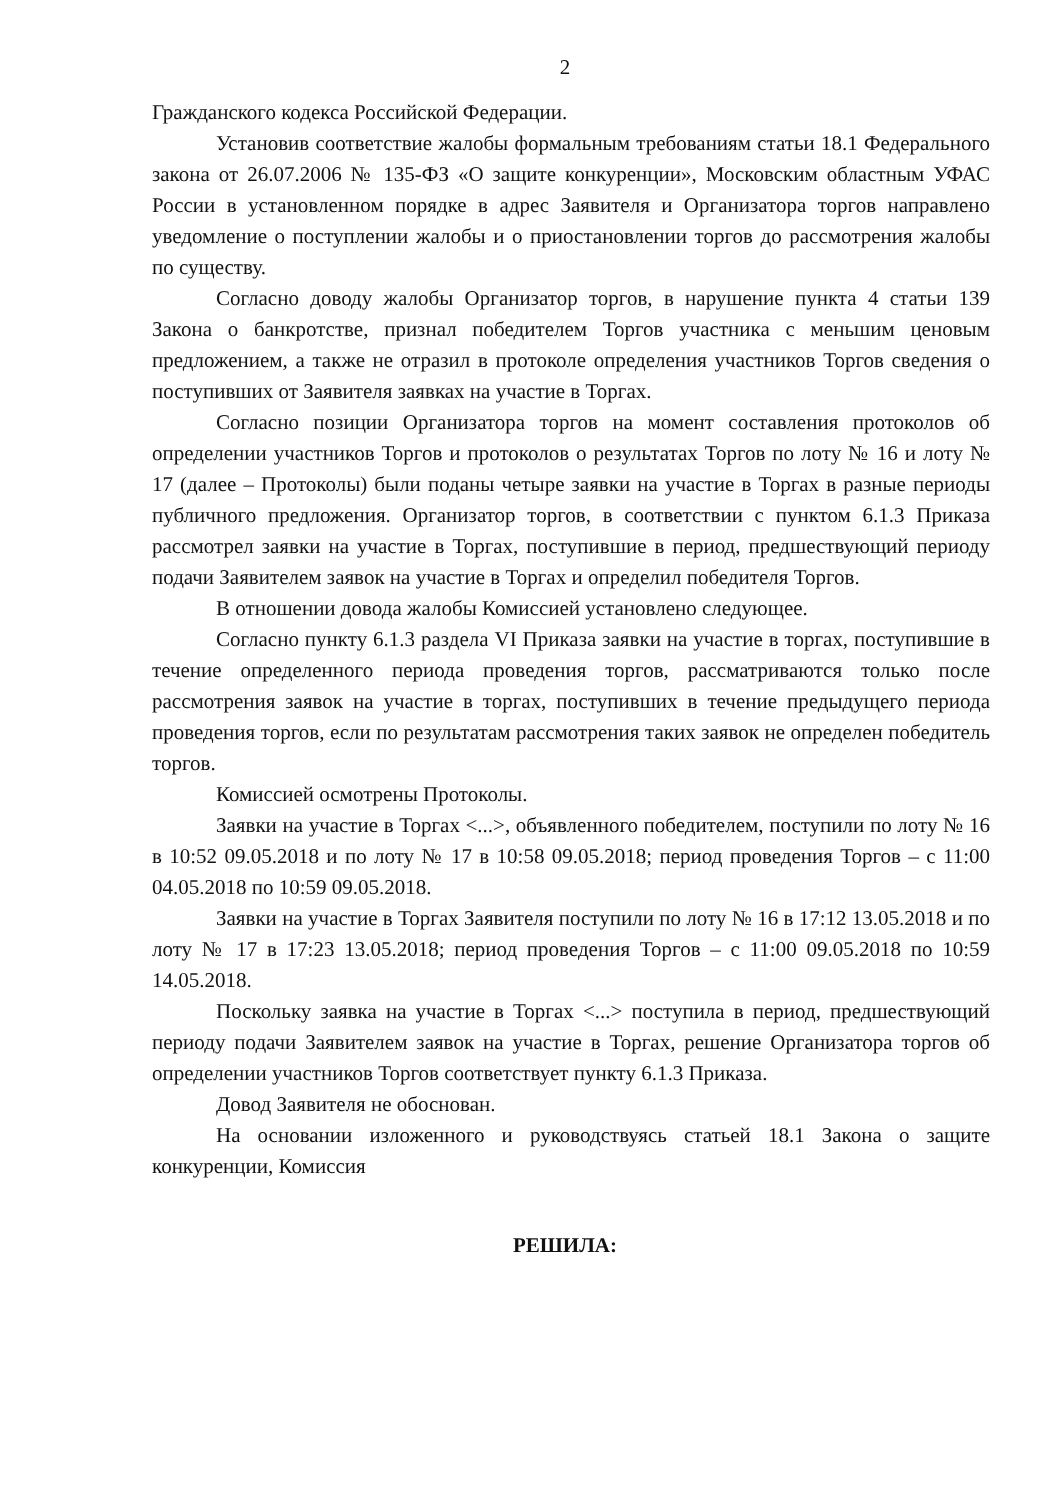2
Гражданского кодекса Российской Федерации.
Установив соответствие жалобы формальным требованиям статьи 18.1 Федерального закона от 26.07.2006 № 135-ФЗ «О защите конкуренции», Московским областным УФАС России в установленном порядке в адрес Заявителя и Организатора торгов направлено уведомление о поступлении жалобы и о приостановлении торгов до рассмотрения жалобы по существу.
Согласно доводу жалобы Организатор торгов, в нарушение пункта 4 статьи 139 Закона о банкротстве, признал победителем Торгов участника с меньшим ценовым предложением, а также не отразил в протоколе определения участников Торгов сведения о поступивших от Заявителя заявках на участие в Торгах.
Согласно позиции Организатора торгов на момент составления протоколов об определении участников Торгов и протоколов о результатах Торгов по лоту № 16 и лоту № 17 (далее – Протоколы) были поданы четыре заявки на участие в Торгах в разные периоды публичного предложения. Организатор торгов, в соответствии с пунктом 6.1.3 Приказа рассмотрел заявки на участие в Торгах, поступившие в период, предшествующий периоду подачи Заявителем заявок на участие в Торгах и определил победителя Торгов.
В отношении довода жалобы Комиссией установлено следующее.
Согласно пункту 6.1.3 раздела VI Приказа заявки на участие в торгах, поступившие в течение определенного периода проведения торгов, рассматриваются только после рассмотрения заявок на участие в торгах, поступивших в течение предыдущего периода проведения торгов, если по результатам рассмотрения таких заявок не определен победитель торгов.
Комиссией осмотрены Протоколы.
Заявки на участие в Торгах <...>, объявленного победителем, поступили по лоту № 16 в 10:52 09.05.2018 и по лоту № 17 в 10:58 09.05.2018; период проведения Торгов – с 11:00 04.05.2018 по 10:59 09.05.2018.
Заявки на участие в Торгах Заявителя поступили по лоту № 16 в 17:12 13.05.2018 и по лоту № 17 в 17:23 13.05.2018; период проведения Торгов – с 11:00 09.05.2018 по 10:59 14.05.2018.
Поскольку заявка на участие в Торгах <...> поступила в период, предшествующий периоду подачи Заявителем заявок на участие в Торгах, решение Организатора торгов об определении участников Торгов соответствует пункту 6.1.3 Приказа.
Довод Заявителя не обоснован.
На основании изложенного и руководствуясь статьей 18.1 Закона о защите конкуренции, Комиссия
РЕШИЛА: